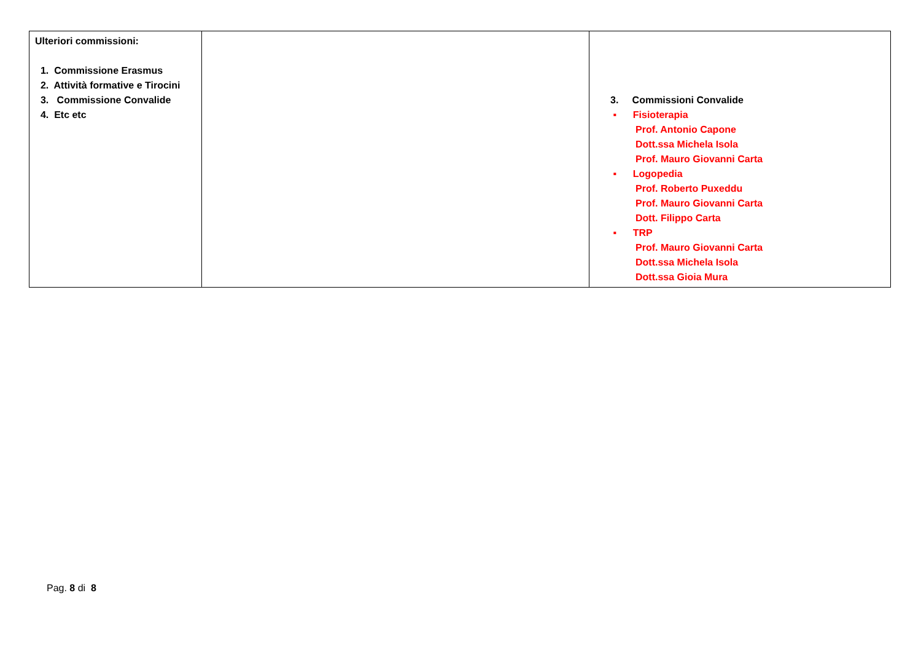| Ulteriori commissioni: 1. Commissione Erasmus 2. Attività formative e Tirocini 3. Commissione Convalide 4. Etc etc | | 3. Commissioni Convalide ▪ Fisioterapia Prof. Antonio Capone Dott.ssa Michela Isola Prof. Mauro Giovanni Carta ▪ Logopedia Prof. Roberto Puxeddu Prof. Mauro Giovanni Carta Dott. Filippo Carta ▪ TRP Prof. Mauro Giovanni Carta Dott.ssa Michela Isola Dott.ssa Gioia Mura |
Pag. 8 di 8